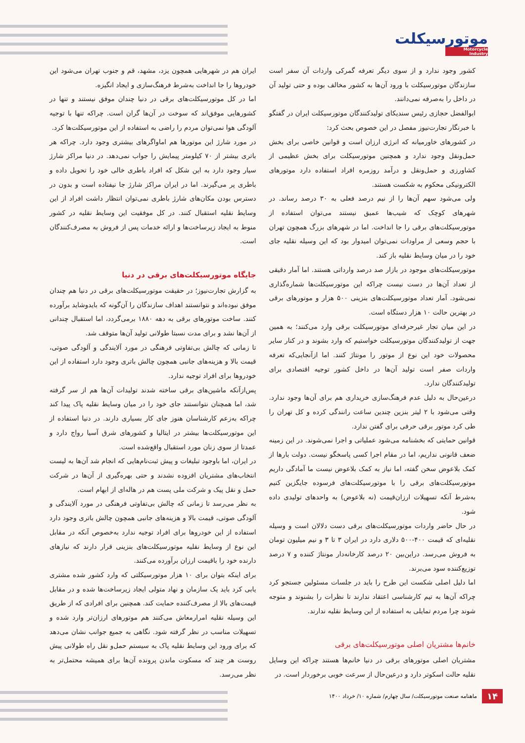موتورسیکلت
Motorcycle Industry
کشور وجود ندارد و از سوی دیگر تعرفه گمرکی واردات آن سفر است سازندگان موتورسیکلت با ورود آن‌ها به کشور مخالف بوده و حتی تولید آن در داخل را به‌صرفه نمی‌دانند.
ابوالفضل حجازی رئیس سندیکای تولیدکنندگان موتورسیکلت ایران در گفتگو با خبرنگار تجارت‌نیوز مفصل در این خصوص بحث کرد:
در کشورهای خاورمیانه که انرژی ارزان است و قوانین خاصی برای بخش حمل‌ونقل وجود ندارد و همچنین موتورسیکلت برای بخش عظیمی از کشاورزی و حمل‌ونقل و درآمد روزمره افراد استفاده دارد موتورهای الکترونیکی محکوم به شکست هستند.
ولی می‌شود سهم آن‌ها را از نیم درصد فعلی به ۳۰ درصد رساند. در شهرهای کوچک که شیب‌ها عمیق نیستند می‌توان استفاده از موتورسیکلت‌های برقی را جا انداخت. اما در شهرهای بزرگ همچون تهران با حجم وسعی از مراودات نمی‌توان امیدوار بود که این وسیله نقلیه جای خود را در میان وسایط نقلیه باز کند.
موتورسیکلت‌های موجود در بازار صد درصد وارداتی هستند. اما آمار دقیقی از تعداد آن‌ها در دست نیست چراکه این موتورسیکلت‌ها شماره‌گذاری نمی‌شود. آمار تعداد موتورسیکلت‌های بنزینی ۵۰۰ هزار و موتورهای برقی در بهترین حالت ۱۰ هزار دستگاه است.
در این میان تجار غیرحرفه‌ای موتورسیکلت برقی وارد می‌کنند؛ به همین جهت از تولیدکنندگان موتورسیکلت خواستیم که وارد بشوند و در کنار سایر محصولات خود این نوع از موتور را مونتاژ کنند. اما ازآنجایی‌که تعرفه واردات صفر است تولید آن‌ها در داخل کشور توجیه اقتصادی برای تولیدکنندگان ندارد.
درعین‌حال به دلیل عدم فرهنگ‌سازی خریداری هم برای آن‌ها وجود ندارد. وقتی می‌شود با ۲ لیتر بنزین چندین ساعت رانندگی کرده و کل تهران را طی کرد موتور برقی حرفی برای گفتن ندارد.
قوانین حمایتی که بخشنامه می‌شود عملیاتی و اجرا نمی‌شوند. در این زمینه ضعف قانونی نداریم، اما در مقام اجرا کسی پاسخگو نیست. دولت بارها از کمک بلاعوض سخن گفته، اما نیاز به کمک بلاعوض نیست ما آمادگی داریم موتورسیکلت‌های برقی را با موتورسیکلت‌های فرسوده جایگزین کنیم به‌شرط آنکه تسهیلات ارزان‌قیمت (نه بلاعوض) به واحدهای تولیدی داده شود.
در حال حاضر واردات موتورسیکلت‌های برقی دست دلالان است و وسیله نقلیه‌ای که قیمت ۴۰۰-۵۰۰ دلاری دارد در ایران ۳ تا ۳ و نیم میلیون تومان به فروش می‌رسد. دراین‌بین ۲۰ درصد کارخانه‌دار مونتاژ کننده و ۷ درصد توزیع‌کننده سود می‌برند.
اما دلیل اصلی شکست این طرح را باید در جلسات مسئولین جستجو کرد چراکه آن‌ها به تیم کارشناسی اعتقاد ندارند تا نظرات را بشنوند و متوجه شوند چرا مردم تمایلی به استفاده از این وسایط نقلیه ندارند.
خانم‌ها مشتریان اصلی موتورسیکلت‌های برقی
مشتریان اصلی موتورهای برقی در دنیا خانم‌ها هستند چراکه این وسایل نقلیه حالت اسکوتر دارد و درعین‌حال از سرعت خوبی برخوردار است. در
ایران هم در شهرهایی همچون یزد، مشهد، قم و جنوب تهران می‌شود این خودروها را جا انداخت به‌شرط فرهنگ‌سازی و ایجاد انگیزه.
اما در کل موتورسیکلت‌های برقی در دنیا چندان موفق نیستند و تنها در کشورهایی موفق‌اند که سوخت در آن‌ها گران است. چراکه تنها با توجیه آلودگی هوا نمی‌توان مردم را راضی به استفاده از این موتورسیکلت‌ها کرد.
در مورد شارژ این موتورها هم اماواگرهای بیشتری وجود دارد. چراکه هر باتری بیشتر از ۷۰ کیلومتر پیمایش را جواب نمی‌دهد. در دنیا مراکز شارژ سیار وجود دارد به این شکل که افراد باطری خالی خود را تحویل داده و باطری پر می‌گیرند. اما در ایران مراکز شارژ جا نیفتاده است و بدون در دسترس بودن مکان‌های شارژ باطری نمی‌توان انتظار داشت افراد از این وسایط نقلیه استقبال کنند. در کل موفقیت این وسایط نقلیه در کشور منوط به ایجاد زیرساخت‌ها و ارائه خدمات پس از فروش به مصرف‌کنندگان است.
جایگاه موتورسیکلت‌های برقی در دنیا
به گزارش تجارت‌نیوز؛ در حقیقت موتورسیکلت‌های برقی در دنیا هم چندان موفق نبوده‌اند و نتوانستند اهداف سازندگان را آن‌گونه که بایدوشاید برآورده کنند. ساخت موتورهای برقی به دهه ۱۸۸۰ برمی‌گردد، اما استقبال چندانی از آن‌ها نشد و برای مدت نسبتا طولانی تولید آن‌ها متوقف شد.
تا زمانی که چالش بی‌تفاوتی فرهنگی در مورد آلایندگی و آلودگی صوتی، قیمت بالا و هزینه‌های جانبی همچون چالش باتری وجود دارد استفاده از این خودروها برای افراد توجیه ندارد.
پس‌ازآنکه ماشین‌های برقی ساخته شدند تولیدات آن‌ها هم از سر گرفته شد، اما همچنان نتوانستند جای خود را در میان وسایط نقلیه پاک پیدا کند چراکه به‌زعم کارشناسان هنوز جای کار بسیاری دارند. در دنیا استفاده از این موتورسیکلت‌ها بیشتر در ایتالیا و کشورهای شرق آسیا رواج دارد و عمدتا از سوی زنان مورد استقبال واقع‌شده است.
در ایران، اما باوجود تبلیغات و پیش ثبت‌نام‌هایی که انجام شد آن‌ها به لیست انتخاب‌های مشتریان افزوده نشدند و حتی بهره‌گیری از آن‌ها در شرکت حمل و نقل پیک و شرکت ملی پست هم در هاله‌ای از ابهام است.
به نظر می‌رسد تا زمانی که چالش بی‌تفاوتی فرهنگی در مورد آلایندگی و آلودگی صوتی، قیمت بالا و هزینه‌های جانبی همچون چالش باتری وجود دارد استفاده از این خودروها برای افراد توجیه ندارد به‌خصوص آنکه در مقابل این نوع از وسایط نقلیه موتورسیکلت‌های بنزینی قرار دارند که نیازهای دارنده خود را باقیمت ارزان برآورده می‌کنند.
برای اینکه بتوان برای ۱۰ هزار موتورسیکلتی که وارد کشور شده مشتری یابی کرد باید یک سازمان و نهاد متولی ایجاد زیرساخت‌ها شده و در مقابل قیمت‌های بالا از مصرف‌کننده حمایت کند. همچنین برای افرادی که از طریق این وسیله نقلیه امرارمعاش می‌کنند هم موتورهای ارزان‌تر وارد شده و تسهیلات مناسب در نظر گرفته شود. نگاهی به جمیع جوانب نشان می‌دهد که برای ورود این وسایط نقلیه پاک به سیستم حمل‌و نقل راه طولانی پیش روست هر چند که مسکوت ماندن پرونده آن‌ها برای همیشه محتمل‌تر به نظر می‌رسد.
۱۴ ماهنامه صنعت موتورسیکلت/ سال چهارم/ شماره ۱۰/ خرداد ۱۴۰۰